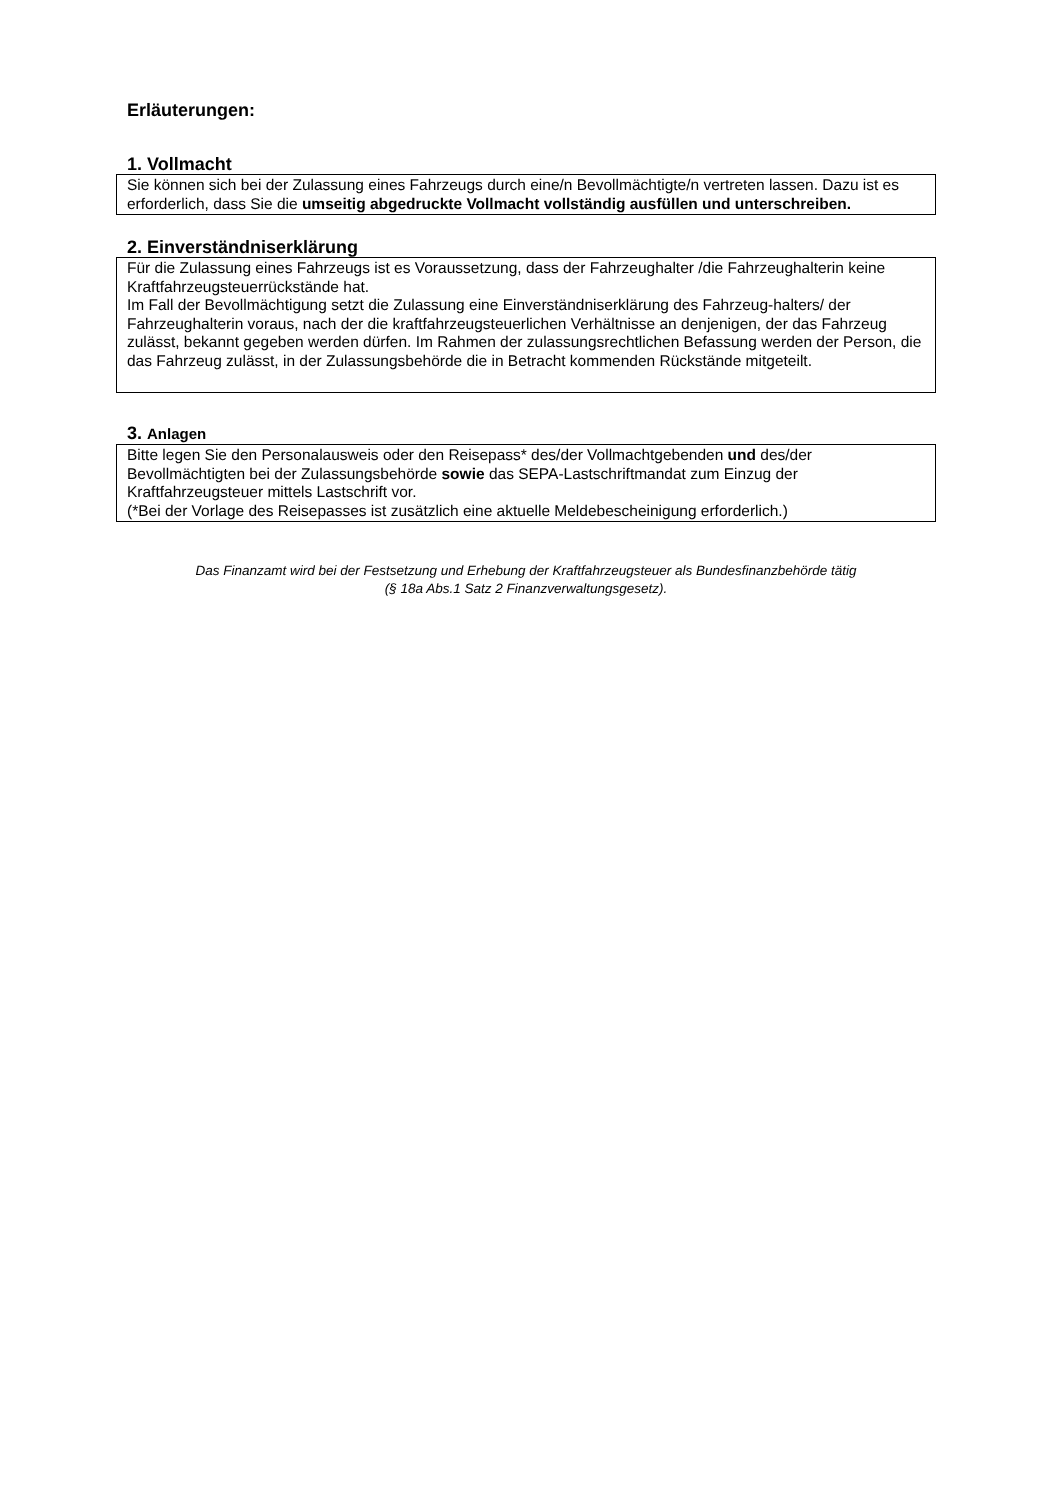Erläuterungen:
1. Vollmacht
Sie können sich bei der Zulassung eines Fahrzeugs durch eine/n Bevollmächtigte/n vertreten lassen. Dazu ist es erforderlich, dass Sie die umseitig abgedruckte Vollmacht vollständig ausfüllen und unterschreiben.
2. Einverständniserklärung
Für die Zulassung eines Fahrzeugs ist es Voraussetzung, dass der Fahrzeughalter /die Fahrzeughalterin keine Kraftfahrzeugsteuerrückstände hat.
Im Fall der Bevollmächtigung setzt die Zulassung eine Einverständniserklärung des Fahrzeug-halters/ der Fahrzeughalterin voraus, nach der die kraftfahrzeugsteuerlichen Verhältnisse an denjenigen, der das Fahrzeug zulässt, bekannt gegeben werden dürfen. Im Rahmen der zulassungsrechtlichen Befassung werden der Person, die das Fahrzeug zulässt, in der Zulassungsbehörde die in Betracht kommenden Rückstände mitgeteilt.
3. Anlagen
Bitte legen Sie den Personalausweis oder den Reisepass* des/der Vollmachtgebenden und des/der Bevollmächtigten bei der Zulassungsbehörde sowie das SEPA-Lastschriftmandat zum Einzug der Kraftfahrzeugsteuer mittels Lastschrift vor.
(*Bei der Vorlage des Reisepasses ist zusätzlich eine aktuelle Meldebescheinigung erforderlich.)
Das Finanzamt wird bei der Festsetzung und Erhebung der Kraftfahrzeugsteuer als Bundesfinanzbehörde tätig
(§ 18a Abs.1 Satz 2 Finanzverwaltungsgesetz).